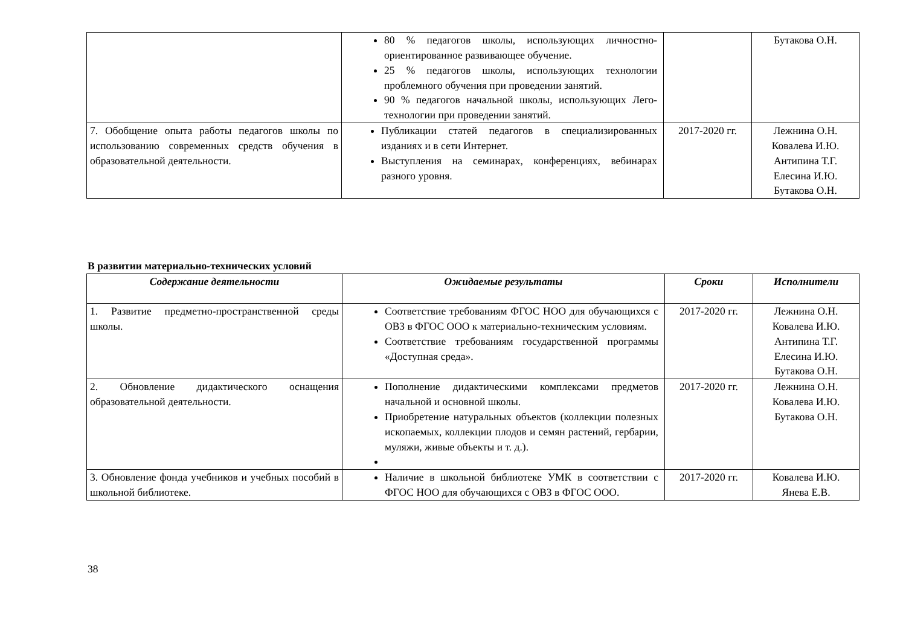| | 80 % педагогов школы, использующих личностно-ориентированное развивающее обучение. 25 % педагогов школы, использующих технологии проблемного обучения при проведении занятий. 90 % педагогов начальной школы, использующих Лего-технологии при проведении занятий. | | Бутакова О.Н. |
| 7. Обобщение опыта работы педагогов школы по использованию современных средств обучения в образовательной деятельности. | Публикации статей педагогов в специализированных изданиях и в сети Интернет. Выступления на семинарах, конференциях, вебинарах разного уровня. | 2017-2020 гг. | Лежнина О.Н. Ковалева И.Ю. Антипина Т.Г. Елесина И.Ю. Бутакова О.Н. |
В развитии материально-технических условий
| Содержание деятельности | Ожидаемые результаты | Сроки | Исполнители |
| --- | --- | --- | --- |
| 1. Развитие предметно-пространственной среды школы. | Соответствие требованиям ФГОС НОО для обучающихся с ОВЗ в ФГОС ООО к материально-техническим условиям. Соответствие требованиям государственной программы «Доступная среда». | 2017-2020 гг. | Лежнина О.Н. Ковалева И.Ю. Антипина Т.Г. Елесина И.Ю. Бутакова О.Н. |
| 2. Обновление дидактического оснащения образовательной деятельности. | Пополнение дидактическими комплексами предметов начальной и основной школы. Приобретение натуральных объектов (коллекции полезных ископаемых, коллекции плодов и семян растений, гербарии, муляжи, живые объекты и т. д.). | 2017-2020 гг. | Лежнина О.Н. Ковалева И.Ю. Бутакова О.Н. |
| 3. Обновление фонда учебников и учебных пособий в школьной библиотеке. | Наличие в школьной библиотеке УМК в соответствии с ФГОС НОО для обучающихся с ОВЗ в ФГОС ООО. | 2017-2020 гг. | Ковалева И.Ю. Янева Е.В. |
38